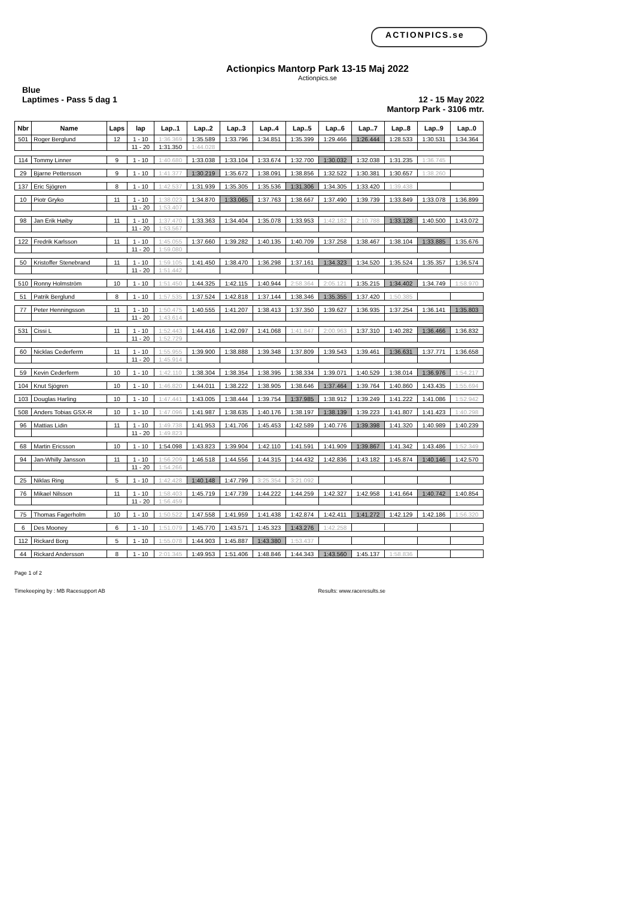ACTIONPICS.se
Actionpics Mantorp Park 13-15 Maj 2022
Actionpics.se
Blue
Laptimes - Pass 5 dag 1
12 - 15 May 2022
Mantorp Park - 3106 mtr.
| Nbr | Name | Laps | lap | Lap..1 | Lap..2 | Lap..3 | Lap..4 | Lap..5 | Lap..6 | Lap..7 | Lap..8 | Lap..9 | Lap..0 |
| --- | --- | --- | --- | --- | --- | --- | --- | --- | --- | --- | --- | --- | --- |
| 501 | Roger Berglund | 12 | 1 - 10 | 1:36.369 | 1:35.589 | 1:33.796 | 1:34.851 | 1:35.399 | 1:29.466 | 1:26.444 | 1:28.533 | 1:30.531 | 1:34.364 |
| | | | 11 - 20 | 1:31.350 | 1:44.028 | | | | | | | | |
| 114 | Tommy Linner | 9 | 1 - 10 | 1:40.680 | 1:33.038 | 1:33.104 | 1:33.674 | 1:32.700 | 1:30.032 | 1:32.038 | 1:31.235 | 1:36.745 | |
| 29 | Bjarne Pettersson | 9 | 1 - 10 | 1:41.377 | 1:30.219 | 1:35.672 | 1:38.091 | 1:38.856 | 1:32.522 | 1:30.381 | 1:30.657 | 1:38.260 | |
| 137 | Eric Sjögren | 8 | 1 - 10 | 1:42.537 | 1:31.939 | 1:35.305 | 1:35.536 | 1:31.306 | 1:34.305 | 1:33.420 | 1:39.438 | | |
| 10 | Piotr Gryko | 11 | 1 - 10 | 1:38.023 | 1:34.870 | 1:33.065 | 1:37.763 | 1:38.667 | 1:37.490 | 1:39.739 | 1:33.849 | 1:33.078 | 1:36.899 |
| | | | 11 - 20 | 1:53.407 | | | | | | | | | |
| 98 | Jan Erik Høiby | 11 | 1 - 10 | 1:37.470 | 1:33.363 | 1:34.404 | 1:35.078 | 1:33.953 | 1:42.182 | 2:10.788 | 1:33.128 | 1:40.500 | 1:43.072 |
| | | | 11 - 20 | 1:53.567 | | | | | | | | | |
| 122 | Fredrik Karlsson | 11 | 1 - 10 | 1:45.055 | 1:37.660 | 1:39.282 | 1:40.135 | 1:40.709 | 1:37.258 | 1:38.467 | 1:38.104 | 1:33.885 | 1:35.676 |
| | | | 11 - 20 | 1:59.080 | | | | | | | | | |
| 50 | Kristoffer Stenebrand | 11 | 1 - 10 | 1:59.105 | 1:41.450 | 1:38.470 | 1:36.298 | 1:37.161 | 1:34.323 | 1:34.520 | 1:35.524 | 1:35.357 | 1:36.574 |
| | | | 11 - 20 | 1:51.442 | | | | | | | | | |
| 510 | Ronny Holmström | 10 | 1 - 10 | 1:51.450 | 1:44.325 | 1:42.115 | 1:40.944 | 2:58.364 | 2:05.121 | 1:35.215 | 1:34.402 | 1:34.749 | 1:58.970 |
| 51 | Patrik Berglund | 8 | 1 - 10 | 1:57.535 | 1:37.524 | 1:42.818 | 1:37.144 | 1:38.346 | 1:35.355 | 1:37.420 | 1:50.385 | | |
| 77 | Peter Henningsson | 11 | 1 - 10 | 1:50.475 | 1:40.555 | 1:41.207 | 1:38.413 | 1:37.350 | 1:39.627 | 1:36.935 | 1:37.254 | 1:36.141 | 1:35.803 |
| | | | 11 - 20 | 1:43.614 | | | | | | | | | |
| 531 | Cissi L | 11 | 1 - 10 | 1:52.443 | 1:44.416 | 1:42.097 | 1:41.068 | 1:41.847 | 2:00.963 | 1:37.310 | 1:40.282 | 1:36.466 | 1:36.832 |
| | | | 11 - 20 | 1:52.729 | | | | | | | | | |
| 60 | Nicklas Cederferm | 11 | 1 - 10 | 1:55.955 | 1:39.900 | 1:38.888 | 1:39.348 | 1:37.809 | 1:39.543 | 1:39.461 | 1:36.631 | 1:37.771 | 1:36.658 |
| | | | 11 - 20 | 1:45.914 | | | | | | | | | |
| 59 | Kevin Cederferm | 10 | 1 - 10 | 1:42.110 | 1:38.304 | 1:38.354 | 1:38.395 | 1:38.334 | 1:39.071 | 1:40.529 | 1:38.014 | 1:36.976 | 1:54.217 |
| 104 | Knut Sjögren | 10 | 1 - 10 | 1:46.820 | 1:44.011 | 1:38.222 | 1:38.905 | 1:38.646 | 1:37.464 | 1:39.764 | 1:40.860 | 1:43.435 | 1:55.694 |
| 103 | Douglas Harling | 10 | 1 - 10 | 1:47.441 | 1:43.005 | 1:38.444 | 1:39.754 | 1:37.985 | 1:38.912 | 1:39.249 | 1:41.222 | 1:41.086 | 1:52.942 |
| 508 | Anders Tobias GSX-R | 10 | 1 - 10 | 1:47.096 | 1:41.987 | 1:38.635 | 1:40.176 | 1:38.197 | 1:38.139 | 1:39.223 | 1:41.807 | 1:41.423 | 1:40.298 |
| 96 | Mattias Lidin | 11 | 1 - 10 | 1:49.738 | 1:41.953 | 1:41.706 | 1:45.453 | 1:42.589 | 1:40.776 | 1:39.398 | 1:41.320 | 1:40.989 | 1:40.239 |
| | | | 11 - 20 | 1:49.823 | | | | | | | | | |
| 68 | Martin Ericsson | 10 | 1 - 10 | 1:54.098 | 1:43.823 | 1:39.904 | 1:42.110 | 1:41.591 | 1:41.909 | 1:39.867 | 1:41.342 | 1:43.486 | 1:52.349 |
| 94 | Jan-Whilly Jansson | 11 | 1 - 10 | 1:56.209 | 1:46.518 | 1:44.556 | 1:44.315 | 1:44.432 | 1:42.836 | 1:43.182 | 1:45.874 | 1:40.146 | 1:42.570 |
| | | | 11 - 20 | 1:54.266 | | | | | | | | | |
| 25 | Niklas Ring | 5 | 1 - 10 | 1:42.428 | 1:40.148 | 1:47.799 | 3:25.354 | 3:21.092 | | | | | |
| 76 | Mikael Nilsson | 11 | 1 - 10 | 1:58.403 | 1:45.719 | 1:47.739 | 1:44.222 | 1:44.259 | 1:42.327 | 1:42.958 | 1:41.664 | 1:40.742 | 1:40.854 |
| | | | 11 - 20 | 1:56.459 | | | | | | | | | |
| 75 | Thomas Fagerholm | 10 | 1 - 10 | 1:50.522 | 1:47.558 | 1:41.959 | 1:41.438 | 1:42.874 | 1:42.411 | 1:41.272 | 1:42.129 | 1:42.186 | 1:56.320 |
| 6 | Des Mooney | 6 | 1 - 10 | 1:51.079 | 1:45.770 | 1:43.571 | 1:45.323 | 1:43.276 | 1:42.258 | | | | |
| 112 | Rickard Borg | 5 | 1 - 10 | 1:55.078 | 1:44.903 | 1:45.887 | 1:43.380 | 1:53.437 | | | | | |
| 44 | Rickard Andersson | 8 | 1 - 10 | 2:01.345 | 1:49.953 | 1:51.406 | 1:48.846 | 1:44.343 | 1:43.560 | 1:45.137 | 1:58.836 | | |
Page 1 of 2
Timekeeping by : MB Racesupport AB Results: www.raceresults.se